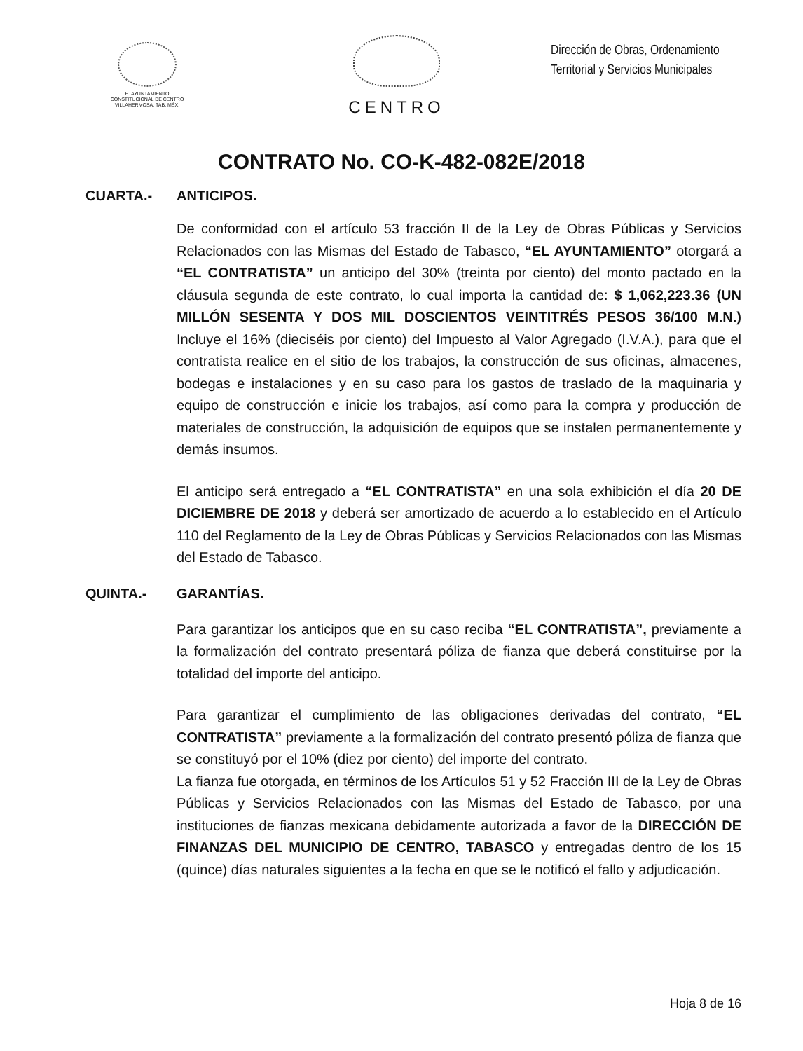H. AYUNTAMIENTO
CONSTITUCIONAL DE CENTRO
VILLAHERMOSA, TAB. MÉX.
CENTRO
Dirección de Obras, Ordenamiento
Territorial y Servicios Municipales
CONTRATO No. CO-K-482-082E/2018
CUARTA.- ANTICIPOS.
De conformidad con el artículo 53 fracción II de la Ley de Obras Públicas y Servicios Relacionados con las Mismas del Estado de Tabasco, “EL AYUNTAMIENTO” otorgará a “EL CONTRATISTA” un anticipo del 30% (treinta por ciento) del monto pactado en la cláusula segunda de este contrato, lo cual importa la cantidad de: $ 1,062,223.36 (UN MILLÓN SESENTA Y DOS MIL DOSCIENTOS VEINTITRÉS PESOS 36/100 M.N.) Incluye el 16% (dieciséis por ciento) del Impuesto al Valor Agregado (I.V.A.), para que el contratista realice en el sitio de los trabajos, la construcción de sus oficinas, almacenes, bodegas e instalaciones y en su caso para los gastos de traslado de la maquinaria y equipo de construcción e inicie los trabajos, así como para la compra y producción de materiales de construcción, la adquisición de equipos que se instalen permanentemente y demás insumos.
El anticipo será entregado a “EL CONTRATISTA” en una sola exhibición el día 20 DE DICIEMBRE DE 2018 y deberá ser amortizado de acuerdo a lo establecido en el Artículo 110 del Reglamento de la Ley de Obras Públicas y Servicios Relacionados con las Mismas del Estado de Tabasco.
QUINTA.- GARANTÍAS.
Para garantizar los anticipos que en su caso reciba “EL CONTRATISTA”, previamente a la formalización del contrato presentará póliza de fianza que deberá constituirse por la totalidad del importe del anticipo.
Para garantizar el cumplimiento de las obligaciones derivadas del contrato, “EL CONTRATISTA” previamente a la formalización del contrato presentó póliza de fianza que se constituyó por el 10% (diez por ciento) del importe del contrato.
La fianza fue otorgada, en términos de los Artículos 51 y 52 Fracción III de la Ley de Obras Públicas y Servicios Relacionados con las Mismas del Estado de Tabasco, por una instituciones de fianzas mexicana debidamente autorizada a favor de la DIRECCIÓN DE FINANZAS DEL MUNICIPIO DE CENTRO, TABASCO y entregadas dentro de los 15 (quince) días naturales siguientes a la fecha en que se le notificó el fallo y adjudicación.
Hoja 8 de 16